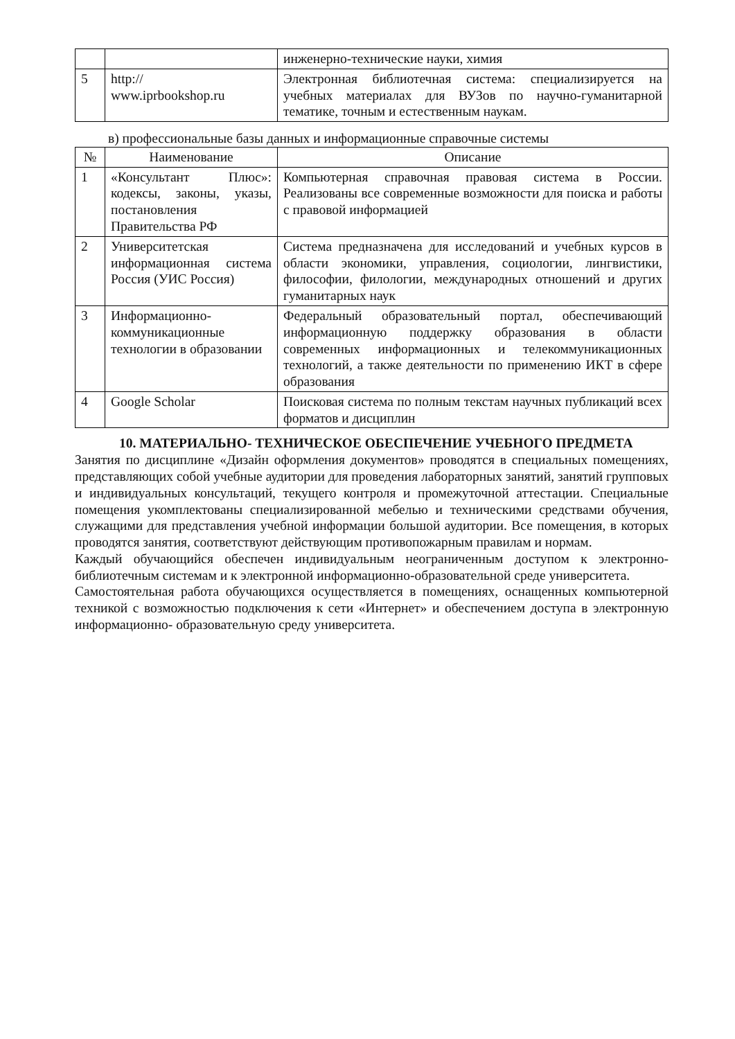| | | инженерно-технические науки, химия |
| 5 | http:// www.iprbookshop.ru | Электронная библиотечная система: специализируется на учебных материалах для ВУЗов по научно-гуманитарной тематике, точным и естественным наукам. |
в) профессиональные базы данных и информационные справочные системы
| № | Наименование | Описание |
| --- | --- | --- |
| 1 | «Консультант Плюс»: кодексы, законы, указы, постановления Правительства РФ | Компьютерная справочная правовая система в России. Реализованы все современные возможности для поиска и работы с правовой информацией |
| 2 | Университетская информационная система Россия (УИС Россия) | Система предназначена для исследований и учебных курсов в области экономики, управления, социологии, лингвистики, философии, филологии, международных отношений и других гуманитарных наук |
| 3 | Информационно-коммуникационные технологии в образовании | Федеральный образовательный портал, обеспечивающий информационную поддержку образования в области современных информационных и телекоммуникационных технологий, а также деятельности по применению ИКТ в сфере образования |
| 4 | Google Scholar | Поисковая система по полным текстам научных публикаций всех форматов и дисциплин |
10. МАТЕРИАЛЬНО- ТЕХНИЧЕСКОЕ ОБЕСПЕЧЕНИЕ УЧЕБНОГО ПРЕДМЕТА
Занятия по дисциплине «Дизайн оформления документов» проводятся в специальных помещениях, представляющих собой учебные аудитории для проведения лабораторных занятий, занятий групповых и индивидуальных консультаций, текущего контроля и промежуточной аттестации. Специальные помещения укомплектованы специализированной мебелью и техническими средствами обучения, служащими для представления учебной информации большой аудитории. Все помещения, в которых проводятся занятия, соответствуют действующим противопожарным правилам и нормам.
Каждый обучающийся обеспечен индивидуальным неограниченным доступом к электронно- библиотечным системам и к электронной информационно-образовательной среде университета.
Самостоятельная работа обучающихся осуществляется в помещениях, оснащенных компьютерной техникой с возможностью подключения к сети «Интернет» и обеспечением доступа в электронную информационно- образовательную среду университета.